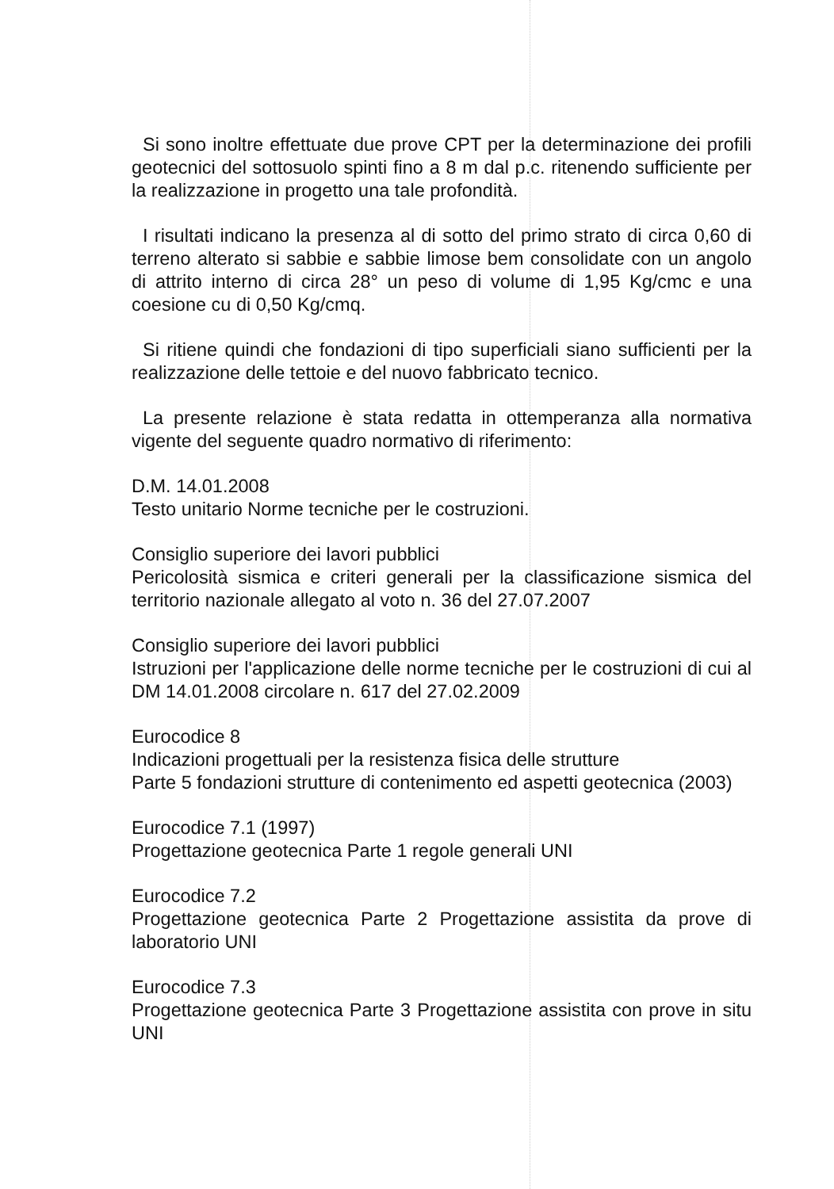Si sono inoltre effettuate due prove CPT per la determinazione dei profili geotecnici del sottosuolo spinti fino a 8 m dal p.c. ritenendo sufficiente per la realizzazione in progetto una tale profondità.
I risultati indicano la presenza al di sotto del primo strato di circa 0,60 di terreno alterato si sabbie e sabbie limose bem consolidate con un angolo di attrito interno di circa 28° un peso di volume di 1,95 Kg/cmc e una coesione cu di 0,50 Kg/cmq.
Si ritiene quindi che fondazioni di tipo superficiali siano sufficienti per la realizzazione delle tettoie e del nuovo fabbricato tecnico.
La presente relazione è stata redatta in ottemperanza alla normativa vigente del seguente quadro normativo di riferimento:
D.M. 14.01.2008
Testo unitario Norme tecniche per le costruzioni.
Consiglio superiore dei lavori pubblici
Pericolosità sismica e criteri generali per la classificazione sismica del territorio nazionale allegato al voto n. 36 del 27.07.2007
Consiglio superiore dei lavori pubblici
Istruzioni per l'applicazione delle norme tecniche per le costruzioni di cui al DM 14.01.2008 circolare n. 617 del 27.02.2009
Eurocodice 8
Indicazioni progettuali per la resistenza fisica delle strutture
Parte 5 fondazioni strutture di contenimento ed aspetti geotecnica (2003)
Eurocodice 7.1 (1997)
Progettazione geotecnica Parte 1 regole generali UNI
Eurocodice 7.2
Progettazione geotecnica Parte 2 Progettazione assistita da prove di laboratorio UNI
Eurocodice 7.3
Progettazione geotecnica Parte 3 Progettazione assistita con prove in situ UNI